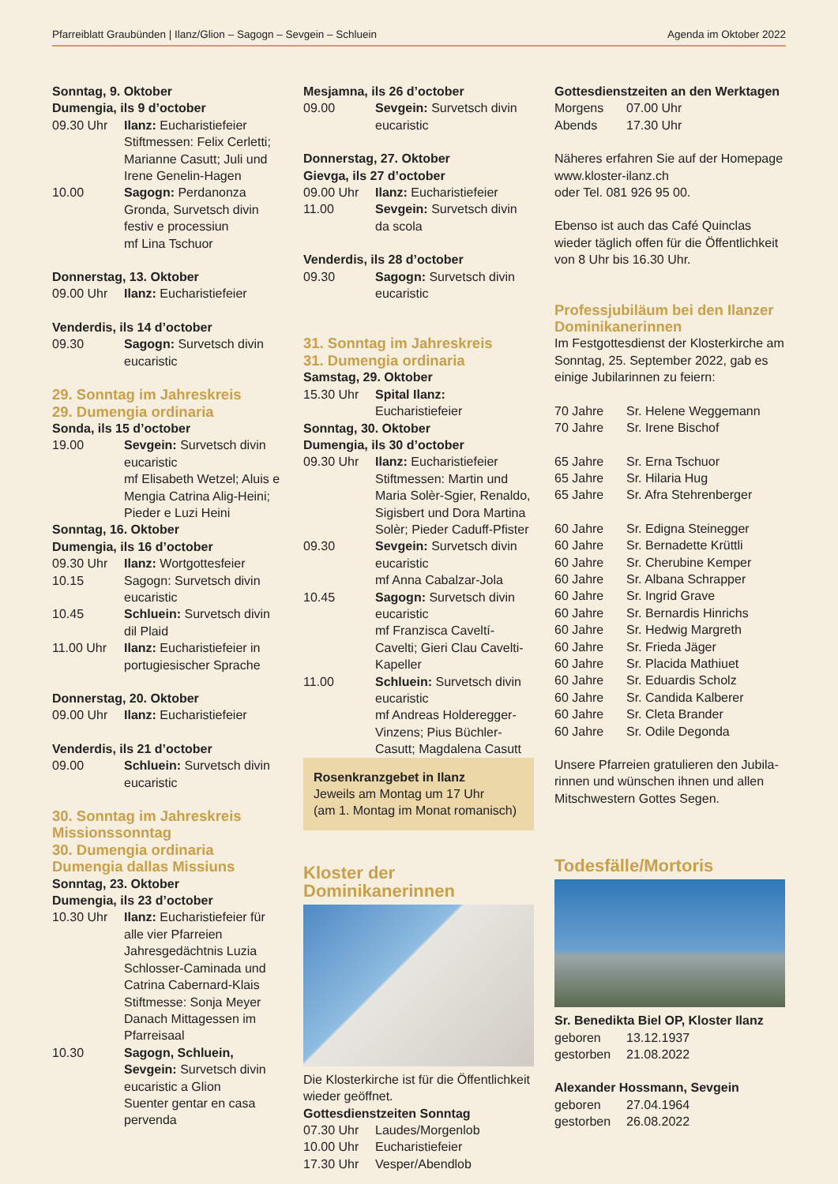Pfarreiblatt Graubünden | Ilanz/Glion – Sagogn – Sevgein – Schluein Agenda im Oktober 2022
Sonntag, 9. Oktober
Dumengia, ils 9 d’october
09.30 Uhr Ilanz: Eucharistiefeier Stiftmessen: Felix Cerletti; Marianne Casutt; Juli und Irene Genelin-Hagen
10.00 Sagogn: Perdanonza Gronda, Survetsch divin festiv e processiun
mf Lina Tschuor
Donnerstag, 13. Oktober
09.00 Uhr Ilanz: Eucharistiefeier
Venderdis, ils 14 d’october
09.30 Sagogn: Survetsch divin eucaristic
29. Sonntag im Jahreskreis
29. Dumengia ordinaria
Sonda, ils 15 d’october
19.00 Sevgein: Survetsch divin eucaristic
mf Elisabeth Wetzel; Aluis e Mengia Catrina Alig-Heini; Pieder e Luzi Heini
Sonntag, 16. Oktober
Dumengia, ils 16 d’october
09.30 Uhr Ilanz: Wortgottesfeier
10.15 Sagogn: Survetsch divin eucaristic
10.45 Schluein: Survetsch divin dil Plaid
11.00 Uhr Ilanz: Eucharistiefeier in portugiesischer Sprache
Donnerstag, 20. Oktober
09.00 Uhr Ilanz: Eucharistiefeier
Venderdis, ils 21 d’october
09.00 Schluein: Survetsch divin eucaristic
30. Sonntag im Jahreskreis
Missionssonntag
30. Dumengia ordinaria
Dumengia dallas Missiuns
Sonntag, 23. Oktober
Dumengia, ils 23 d’october
10.30 Uhr Ilanz: Eucharistiefeier für alle vier Pfarreien
Jahresgedächtnis Luzia Schlosser-Caminada und Catrina Cabernard-Klais
Stiftmesse: Sonja Meyer
Danach Mittagessen im Pfarreisaal
10.30 Sagogn, Schluein, Sevgein: Survetsch divin eucaristic a Glion
Suenter gentar en casa pervenda
Mesjamna, ils 26 d’october
09.00 Sevgein: Survetsch divin eucaristic
Donnerstag, 27. Oktober
Gievga, ils 27 d’october
09.00 Uhr Ilanz: Eucharistiefeier
11.00 Sevgein: Survetsch divin da scola
Venderdis, ils 28 d’october
09.30 Sagogn: Survetsch divin eucaristic
31. Sonntag im Jahreskreis
31. Dumengia ordinaria
Samstag, 29. Oktober
15.30 Uhr Spital Ilanz: Eucharistiefeier
Sonntag, 30. Oktober
Dumengia, ils 30 d’october
09.30 Uhr Ilanz: Eucharistiefeier Stiftmessen: Martin und Maria Solèr-Sgier, Renaldo, Sigisbert und Dora Martina Solèr; Pieder Caduff-Pfister
09.30 Sevgein: Survetsch divin eucaristic
mf Anna Cabalzar-Jola
10.45 Sagogn: Survetsch divin eucaristic
mf Franzisca Caveltí-Cavelti; Gieri Clau Cavelti-Kapeller
11.00 Schluein: Survetsch divin eucaristic
mf Andreas Holderegger-Vinzens; Pius Büchler-Casutt; Magdalena Casutt
Rosenkranzgebet in Ilanz
Jeweils am Montag um 17 Uhr
(am 1. Montag im Monat romanisch)
Kloster der
Dominikanerinnen
Die Klosterkirche ist für die Öffentlichkeit wieder geöffnet.
Gottesdienstzeiten Sonntag
07.30 Uhr Laudes/Morgenlob
10.00 Uhr Eucharistiefeier
17.30 Uhr Vesper/Abendlob
Gottesdienstzeiten an den Werktagen
Morgens 07.00 Uhr
Abends 17.30 Uhr
Näheres erfahren Sie auf der Homepage www.kloster-ilanz.ch
oder Tel. 081 926 95 00.
Ebenso ist auch das Café Quinclas wieder täglich offen für die Öffentlichkeit von 8 Uhr bis 16.30 Uhr.
Professjubiläum bei den Ilanzer Dominikanerinnen
Im Festgottesdienst der Klosterkirche am Sonntag, 25. September 2022, gab es einige Jubilarinnen zu feiern:
70 Jahre Sr. Helene Weggemann
70 Jahre Sr. Irene Bischof
65 Jahre Sr. Erna Tschuor
65 Jahre Sr. Hilaria Hug
65 Jahre Sr. Afra Stehrenberger
60 Jahre Sr. Edigna Steinegger
60 Jahre Sr. Bernadette Krüttli
60 Jahre Sr. Cherubine Kemper
60 Jahre Sr. Albana Schrapper
60 Jahre Sr. Ingrid Grave
60 Jahre Sr. Bernardis Hinrichs
60 Jahre Sr. Hedwig Margreth
60 Jahre Sr. Frieda Jäger
60 Jahre Sr. Placida Mathiuet
60 Jahre Sr. Eduardis Scholz
60 Jahre Sr. Candida Kalberer
60 Jahre Sr. Cleta Brander
60 Jahre Sr. Odile Degonda
Unsere Pfarreien gratulieren den Jubila­rinnen und wünschen ihnen und allen Mitschwestern Gottes Segen.
Todesfälle/Mortoris
Sr. Benedikta Biel OP, Kloster Ilanz
geboren 13.12.1937
gestorben 21.08.2022
Alexander Hossmann, Sevgein
geboren 27.04.1964
gestorben 26.08.2022